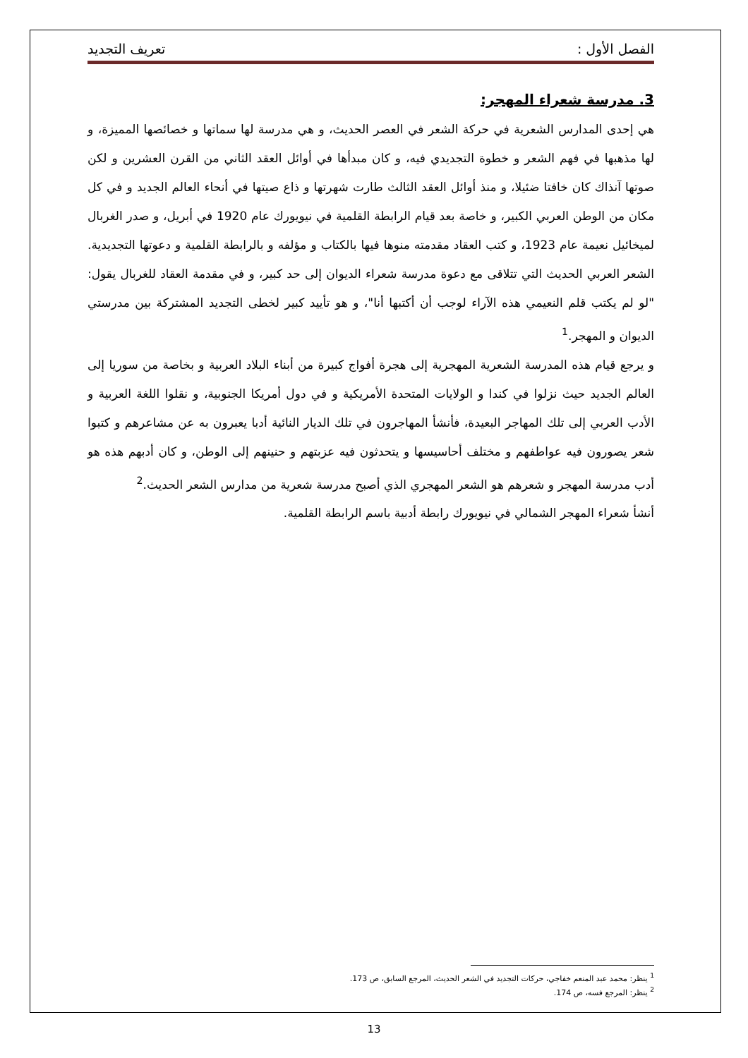الفصل الأول : تعريف التجديد
3. مدرسة شعراء المهجر:
هي إحدى المدارس الشعرية في حركة الشعر في العصر الحديث، و هي مدرسة لها سماتها و خصائصها المميزة، و لها مذهبها في فهم الشعر و خطوة التجديدي فيه، و كان مبدأها في أوائل العقد الثاني من القرن العشرين و لكن صوتها آنذاك كان خافتا ضئيلا، و منذ أوائل العقد الثالث طارت شهرتها و ذاع صيتها في أنحاء العالم الجديد و في كل مكان من الوطن العربي الكبير، و خاصة بعد قيام الرابطة القلمية في نيويورك عام 1920 في أبريل، و صدر الغربال لميخائيل نعيمة عام 1923، و كتب العقاد مقدمته منوها فيها بالكتاب و مؤلفه و بالرابطة القلمية و دعوتها التجديدية. الشعر العربي الحديث التي تتلاقى مع دعوة مدرسة شعراء الديوان إلى حد كبير، و في مقدمة العقاد للغربال يقول: "لو لم يكتب قلم النعيمي هذه الآراء لوجب أن أكتبها أنا"، و هو تأييد كبير لخطى التجديد المشتركة بين مدرستي الديوان و المهجر.<sup>1</sup>
و يرجع قيام هذه المدرسة الشعرية المهجرية إلى هجرة أفواج كبيرة من أبناء البلاد العربية و بخاصة من سوريا إلى العالم الجديد حيث نزلوا في كندا و الولايات المتحدة الأمريكية و في دول أمريكا الجنوبية، و نقلوا اللغة العربية و الأدب العربي إلى تلك المهاجر البعيدة، فأنشأ المهاجرون في تلك الديار النائية أدبا يعبرون به عن مشاعرهم و كتبوا شعر يصورون فيه عواطفهم و مختلف أحاسيسها و يتحدثون فيه عزبتهم و حنينهم إلى الوطن، و كان أدبهم هذه هو أدب مدرسة المهجر و شعرهم هو الشعر المهجري الذي أصبح مدرسة شعرية من مدارس الشعر الحديث.<sup>2</sup>
أنشأ شعراء المهجر الشمالي في نيويورك رابطة أدبية باسم الرابطة القلمية.
<sup>1</sup> ينظر: محمد عبد المنعم خفاجي، حركات التجديد في الشعر الحديث، المرجع السابق، ص 173.
<sup>2</sup> ينظر: المرجع فسه، ص 174.
13